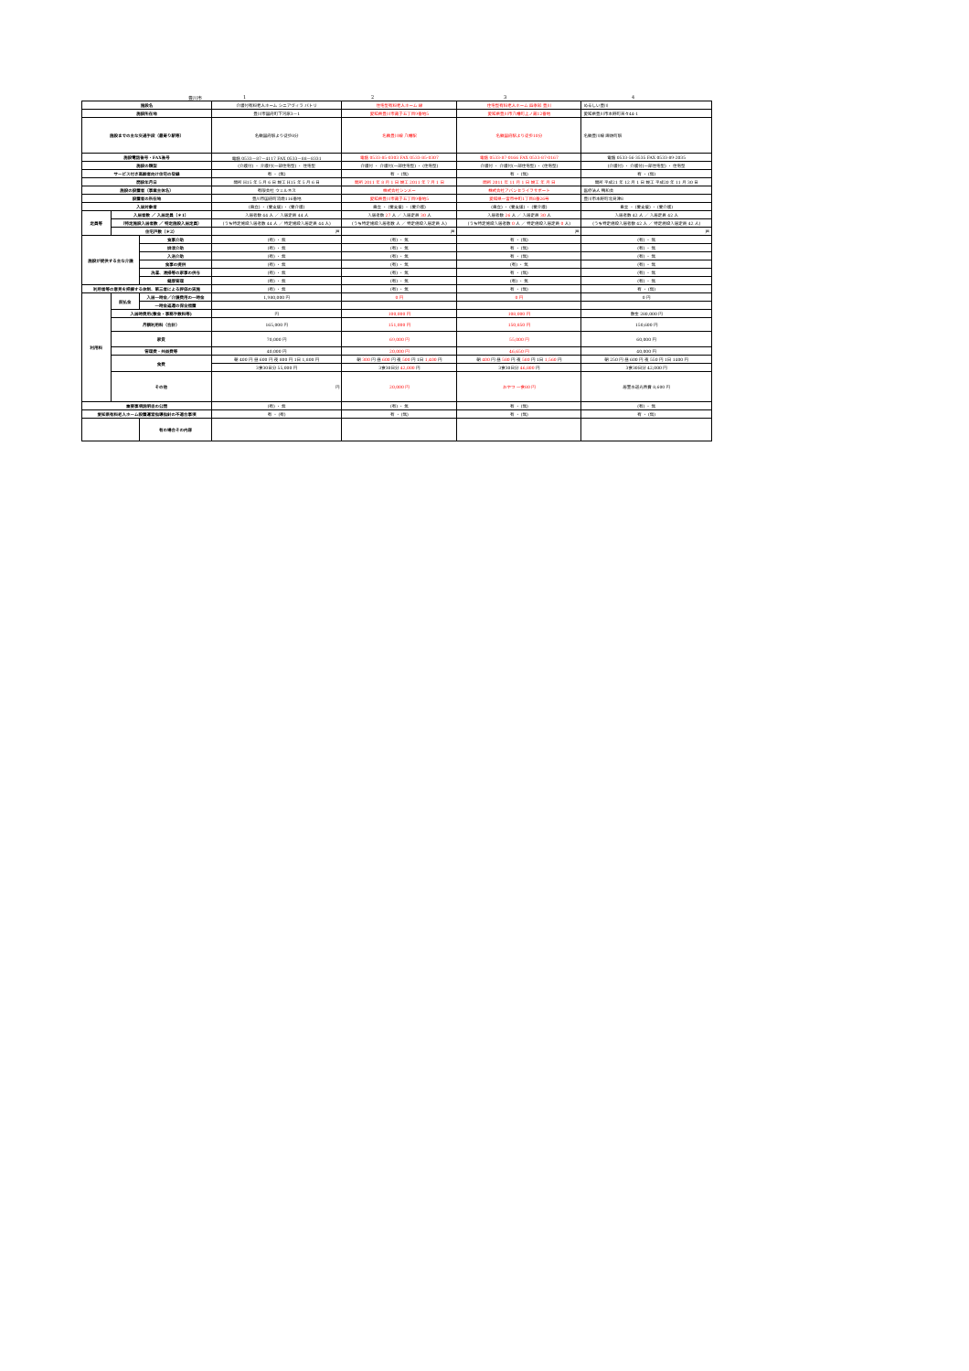豊川市 1234
| 施設名 | | | 介護付有料老人ホーム シニアヴィラ パトリ | 住宅型有料老人ホーム 縁 | 住宅型有料老人ホーム 四季彩 豊川 | めるしい豊川 |
| 施設所在地 | | | 豊川市国府町下河原3－1 | 愛知県豊川市蔵子五丁目9番地5 | 愛知県豊川市八幡町上ノ蔵12番地 | 愛知県豊川市本野町百々44-1 |
| 施設までの主な交通手段（最寄り駅等） | | | 名鉄国府駅より徒歩8分 | 名鉄豊川線 八幡駅 | 名鉄国府駅より徒歩10分 | 名鉄豊川線 諏訪町駅 |
| 施設電話番号・FAX番号 | | | 電話 0533－87－4117 FAX 0533－88－8331 | 電話 0533-85-0303 FAX 0533-85-0307 | 電話 0533-87-0166 FAX 0533-87-0167 | 電話 0533-56-3535 FAX 0533-89-2035 |
| 施設の類型 | | | (介護付) ・ 介護付(一部住宅型) ・ 住宅型 | 介護付 ・ 介護付(一部住宅型) ・ (住宅型) | 介護付 ・ 介護付(一部住宅型) ・ (住宅型) | (介護付) ・ 介護付(一部住宅型) ・ 住宅型 |
| サービス付き高齢者向け住宅の登録 | | | 有 ・ (無) | 有 ・ (無) | 有 ・ (無) | 有 ・ (無) |
| 開設年月日 | | | 開所 H15 年 5 月 6 日 竣工 H15 年 5 月 6 日 | 開所 2011 年 8 月 1 日 竣工 2011 年 7 月 1 日 | 開所 2011 年 11 月 1 日 竣工 年 月 日 | 開所 平成21 年 12 月 1 日 竣工 平成20 年 11 月 30 日 |
| 施設の設置者（事業主体名） | | | 有限会社 ウェルネス | 株式会社シンメー | 株式会社アバンセライフサポート | 医療法人 鴨和会 |
| 設置者の所在地 | | | 豊川市国府町流霞116番地 | 愛知県豊川市蔵子五丁目9番地5 | 愛知県一宮市中町1丁目8番26号 | 豊川市本野町北貝津8 |
| 入居対象者 | | | (自立) ・ (要支援) ・ (要介護) | 自立 ・ (要支援) ・ (要介護) | (自立) ・ (要支援) ・ (要介護) | 自立 ・ (要支援) ・ (要介護) |
| 定員等 | 入居者数 ／ 入居定員（＊1） | | 入居者数 44 人 ／ 入居定員 44 人 | 入居者数 27 人 ／ 入居定員 30 人 | 入居者数 26 人 ／ 入居定員 30 人 | 入居者数 42 人 ／ 入居定員 42 人 |
| | （特定施設入居者数 ／ 特定施設入居定員） | | (うち特定施設入居者数 44 人 ／ 特定施設入居定員 44 人) | (うち特定施設入居者数 人 ／ 特定施設入居定員 人) | (うち特定施設入居者数 0 人 ／ 特定施設入居定員 0 人) | (うち特定施設入居者数 42 人 ／ 特定施設入居定員 42 人) |
| | 住宅戸数（＊2） | | 戸 | 戸 | 戸 | 戸 |
| 施設が提供する主な介護 | | 食事介助 | (有) ・ 無 | (有) ・ 無 | 有 ・ (無) | (有) ・ 無 |
| | | 排泄介助 | (有) ・ 無 | (有) ・ 無 | 有 ・ (無) | (有) ・ 無 |
| | | 入浴介助 | (有) ・ 無 | (有) ・ 無 | 有 ・ (無) | (有) ・ 無 |
| | | 食事の提供 | (有) ・ 無 | (有) ・ 無 | (有) ・ 無 | (有) ・ 無 |
| | | 洗濯、清掃等の家事の供与 | (有) ・ 無 | (有) ・ 無 | 有 ・ (無) | (有) ・ 無 |
| | | 健康管理 | (有) ・ 無 | (有) ・ 無 | (有) ・ 無 | (有) ・ 無 |
| 利用者等の意見を把握する体制、第三者による評価の実施 | | | (有) ・ 無 | (有) ・ 無 | 有 ・ (無) | 有 ・ (無) |
| 利用料 | 前払金 | 入居一時金／介護費用の一時金 | 1,980,000 円 | 0 円 | 0 円 | 0 円 |
| | | 一時金返還の保全措置 | | | | |
| | 入居時費用(敷金・事務手数料等) | | 円 | 100,000 円 | 108,000 円 | 敷金 280,000 円 |
| | 月額利用料（合計） | | 165,000 円 | 151,000 円 | 150,850 円 | 150,600 円 |
| | 家賃 | | 70,000 円 | 69,000 円 | 55,000 円 | 60,000 円 |
| | 管理費・共益費等 | | 40,000 円 | 20,000 円 | 46,650 円 | 40,000 円 |
| | 食費 | | 朝 400 円 昼 600 円 夜 800 円 1日 1,800 円 | 朝 300 円 昼 600 円 夜 500 円 1日 1,400 円 | 朝 400 円 昼 580 円 夜 580 円 1日 1,560 円 | 朝 250 円 昼 600 円 夜 550 円 1日 1400 円 |
| | | | 3食30日分 55,000 円 | 3食30日分 42,000 円 | 3食30日分 46,800 円 | 3食30日分 42,000 円 |
| | その他 | | 円 | 20,000 円 | おやつ 一食80 円 | 居室水道光熱費 8,600 円 |
| 重要事項説明書の公開 | | | (有) ・ 無 | (有) ・ 無 | 有 ・ (無) | (有) ・ 無 |
| 愛知県有料老人ホーム設置運営指導指針の不適合事項 | | | 有 ・ (有) | 有 ・ (無) | 有 ・ (無) | 有 ・ (無) |
| | | 有の場合その内容 | | | | |